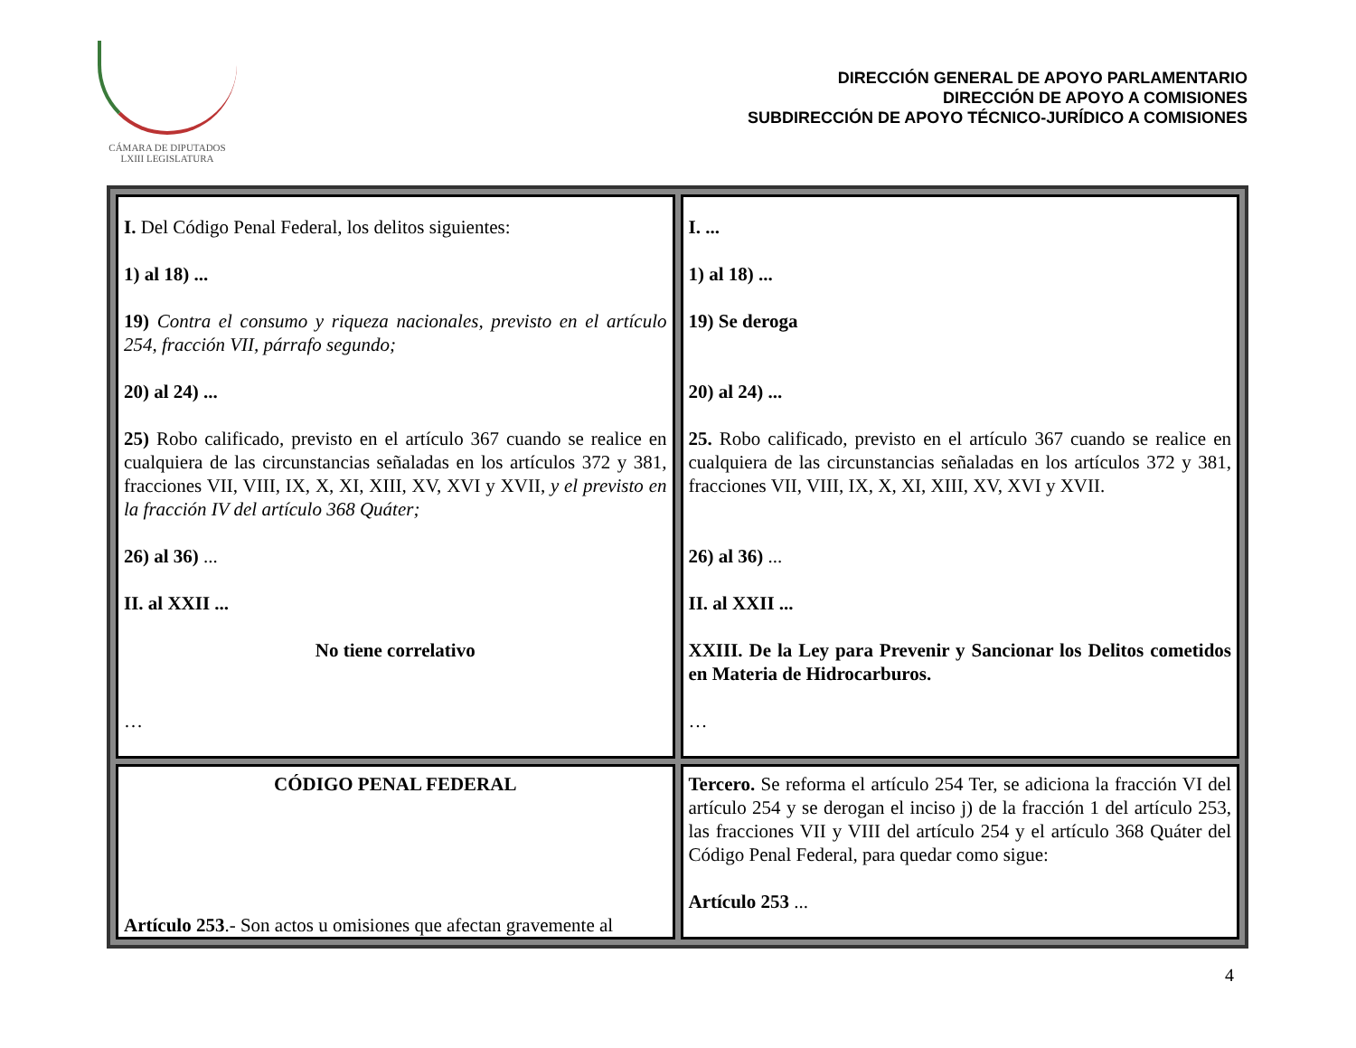CÁMARA DE DIPUTADOS
LXIII LEGISLATURA
DIRECCIÓN GENERAL DE APOYO PARLAMENTARIO
DIRECCIÓN DE APOYO A COMISIONES
SUBDIRECCIÓN DE APOYO TÉCNICO-JURÍDICO A COMISIONES
| I. Del Código Penal Federal, los delitos siguientes: 1) al 18) ... 19) Contra el consumo y riqueza nacionales, previsto en el artículo 254, fracción VII, párrafo segundo; 20) al 24) ... 25) Robo calificado, previsto en el artículo 367 cuando se realice en cualquiera de las circunstancias señaladas en los artículos 372 y 381, fracciones VII, VIII, IX, X, XI, XIII, XV, XVI y XVII, y el previsto en la fracción IV del artículo 368 Quáter; 26) al 36) ... II. al XXII ... No tiene correlativo … | I. ... 1) al 18) ... 19) Se deroga 20) al 24) ... 25. Robo calificado, previsto en el artículo 367 cuando se realice en cualquiera de las circunstancias señaladas en los artículos 372 y 381, fracciones VII, VIII, IX, X, XI, XIII, XV, XVI y XVII. 26) al 36) ... II. al XXII ... XXIII. De la Ley para Prevenir y Sancionar los Delitos cometidos en Materia de Hidrocarburos. … |
| CÓDIGO PENAL FEDERAL Artículo 253 .- Son actos u omisiones que afectan gravemente al | Tercero. Se reforma el artículo 254 Ter, se adiciona la fracción VI del artículo 254 y se derogan el inciso j) de la fracción 1 del artículo 253, las fracciones VII y VIII del artículo 254 y el artículo 368 Quáter del Código Penal Federal, para quedar como sigue: Artículo 253 ... |
4